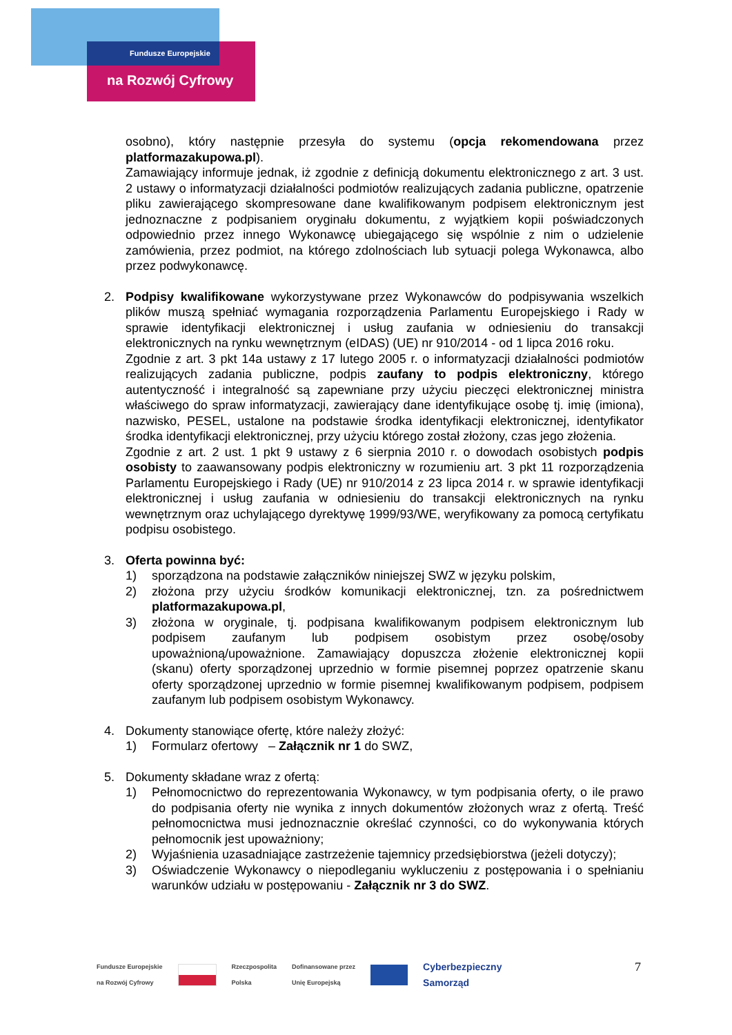Fundusze Europejskie
na Rozwój Cyfrowy
osobno), który następnie przesyła do systemu (opcja rekomendowana przez platformazakupowa.pl).
Zamawiający informuje jednak, iż zgodnie z definicją dokumentu elektronicznego z art. 3 ust. 2 ustawy o informatyzacji działalności podmiotów realizujących zadania publiczne, opatrzenie pliku zawierającego skompresowane dane kwalifikowanym podpisem elektronicznym jest jednoznaczne z podpisaniem oryginału dokumentu, z wyjątkiem kopii poświadczonych odpowiednio przez innego Wykonawcę ubiegającego się wspólnie z nim o udzielenie zamówienia, przez podmiot, na którego zdolnościach lub sytuacji polega Wykonawca, albo przez podwykonawcę.
2. Podpisy kwalifikowane wykorzystywane przez Wykonawców do podpisywania wszelkich plików muszą spełniać wymagania rozporządzenia Parlamentu Europejskiego i Rady w sprawie identyfikacji elektronicznej i usług zaufania w odniesieniu do transakcji elektronicznych na rynku wewnętrznym (eIDAS) (UE) nr 910/2014 - od 1 lipca 2016 roku.
Zgodnie z art. 3 pkt 14a ustawy z 17 lutego 2005 r. o informatyzacji działalności podmiotów realizujących zadania publiczne, podpis zaufany to podpis elektroniczny, którego autentyczność i integralność są zapewniane przy użyciu pieczęci elektronicznej ministra właściwego do spraw informatyzacji, zawierający dane identyfikujące osobę tj. imię (imiona), nazwisko, PESEL, ustalone na podstawie środka identyfikacji elektronicznej, identyfikator środka identyfikacji elektronicznej, przy użyciu którego został złożony, czas jego złożenia.
Zgodnie z art. 2 ust. 1 pkt 9 ustawy z 6 sierpnia 2010 r. o dowodach osobistych podpis osobisty to zaawansowany podpis elektroniczny w rozumieniu art. 3 pkt 11 rozporządzenia Parlamentu Europejskiego i Rady (UE) nr 910/2014 z 23 lipca 2014 r. w sprawie identyfikacji elektronicznej i usług zaufania w odniesieniu do transakcji elektronicznych na rynku wewnętrznym oraz uchylającego dyrektywę 1999/93/WE, weryfikowany za pomocą certyfikatu podpisu osobistego.
3. Oferta powinna być:
1) sporządzona na podstawie załączników niniejszej SWZ w języku polskim,
2) złożona przy użyciu środków komunikacji elektronicznej, tzn. za pośrednictwem platformazakupowa.pl,
3) złożona w oryginale, tj. podpisana kwalifikowanym podpisem elektronicznym lub podpisem zaufanym lub podpisem osobistym przez osobę/osoby upoważnioną/upoważnione. Zamawiający dopuszcza złożenie elektronicznej kopii (skanu) oferty sporządzonej uprzednio w formie pisemnej poprzez opatrzenie skanu oferty sporządzonej uprzednio w formie pisemnej kwalifikowanym podpisem, podpisem zaufanym lub podpisem osobistym Wykonawcy.
4. Dokumenty stanowiące ofertę, które należy złożyć:
1) Formularz ofertowy – Załącznik nr 1 do SWZ,
5. Dokumenty składane wraz z ofertą:
1) Pełnomocnictwo do reprezentowania Wykonawcy, w tym podpisania oferty, o ile prawo do podpisania oferty nie wynika z innych dokumentów złożonych wraz z ofertą. Treść pełnomocnictwa musi jednoznacznie określać czynności, co do wykonywania których pełnomocnik jest upoważniony;
2) Wyjaśnienia uzasadniające zastrzeżenie tajemnicy przedsiębiorstwa (jeżeli dotyczy);
3) Oświadczenie Wykonawcy o niepodleganiu wykluczeniu z postępowania i o spełnianiu warunków udziału w postępowaniu - Załącznik nr 3 do SWZ.
Fundusze Europejskie
na Rozwój Cyfrowy Rzeczpospolita
Polska Dofinansowane przez
Unię Europejską Cyberbezpieczny
Samorząd
7